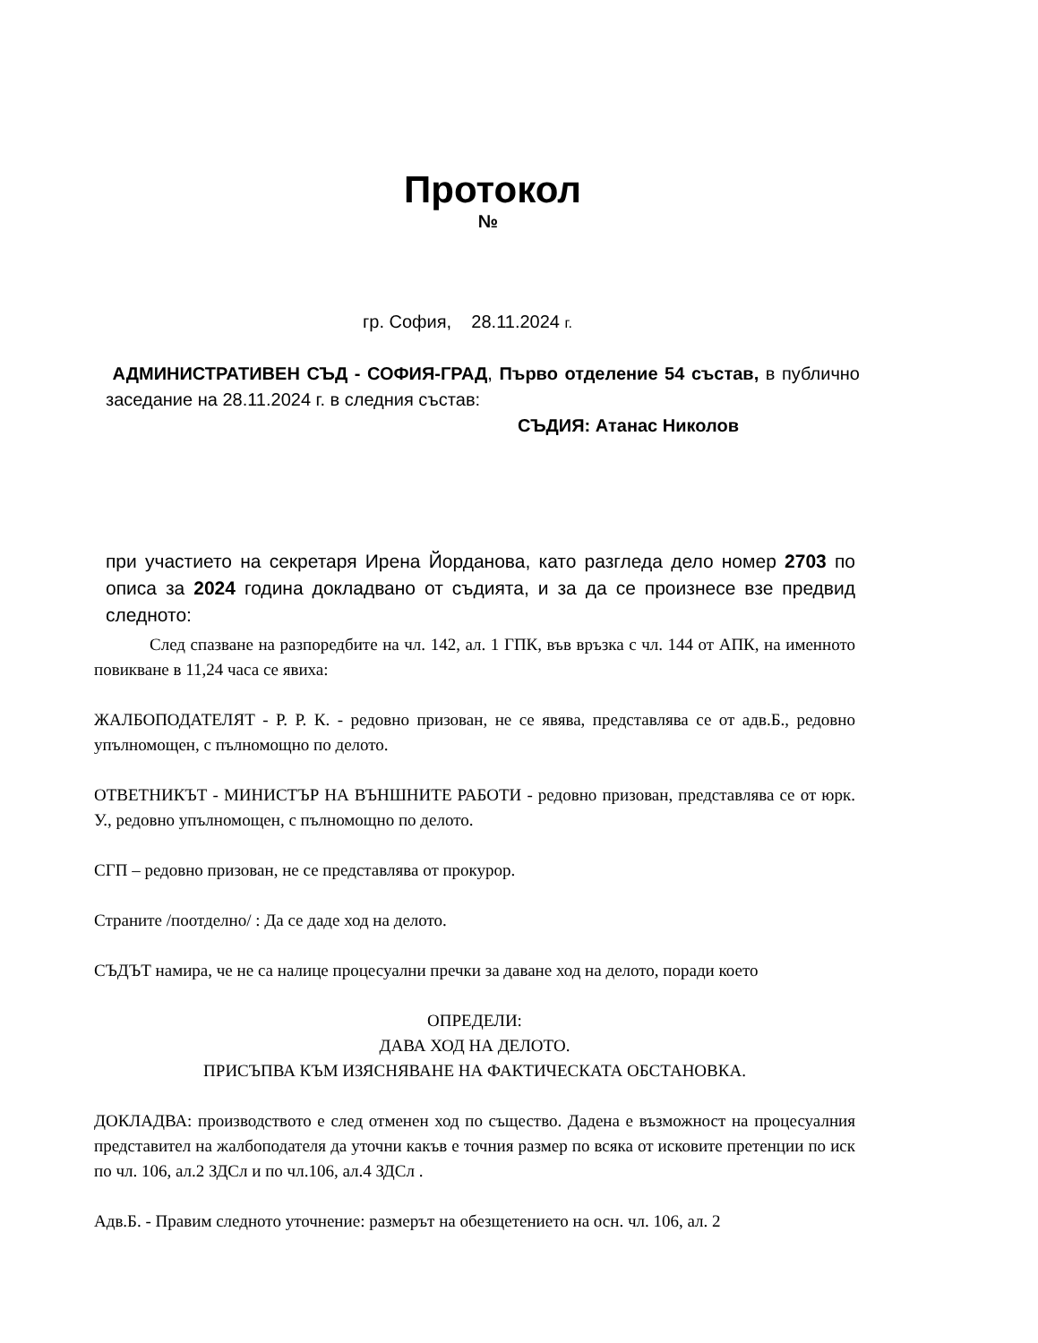Протокол
№
гр. София, 28.11.2024 г.
АДМИНИСТРАТИВЕН СЪД - СОФИЯ-ГРАД, Първо отделение 54 състав, в публично заседание на 28.11.2024 г. в следния състав:
СЪДИЯ: Атанас Николов
при участието на секретаря Ирена Йорданова, като разгледа дело номер 2703 по описа за 2024 година докладвано от съдията, и за да се произнесе взе предвид следното:
След спазване на разпоредбите на чл. 142, ал. 1 ГПК, във връзка с чл. 144 от АПК, на именното повикване в 11,24 часа се явиха:
ЖАЛБОПОДАТЕЛЯТ - Р. Р. К. - редовно призован, не се явява, представлява се от адв.Б., редовно упълномощен, с пълномощно по делото.
ОТВЕТНИКЪТ - МИНИСТЪР НА ВЪНШНИТЕ РАБОТИ - редовно призован, представлява се от юрк. У., редовно упълномощен, с пълномощно по делото.
СГП – редовно призован, не се представлява от прокурор.
Страните /поотделно/ : Да се даде ход на делото.
СЪДЪТ намира, че не са налице процесуални пречки за даване ход на делото, поради което
ОПРЕДЕЛИ:
ДАВА ХОД НА ДЕЛОТО.
ПРИСЪПВА КЪМ ИЗЯСНЯВАНЕ НА ФАКТИЧЕСКАТА ОБСТАНОВКА.
ДОКЛАДВА: производството е след отменен ход по същество. Дадена е възможност на процесуалния представител на жалбоподателя да уточни какъв е точния размер по всяка от исковите претенции по иск по чл. 106, ал.2 ЗДСл и по чл.106, ал.4 ЗДСл .
Адв.Б. - Правим следното уточнение: размерът на обезщетението на осн. чл. 106, ал. 2